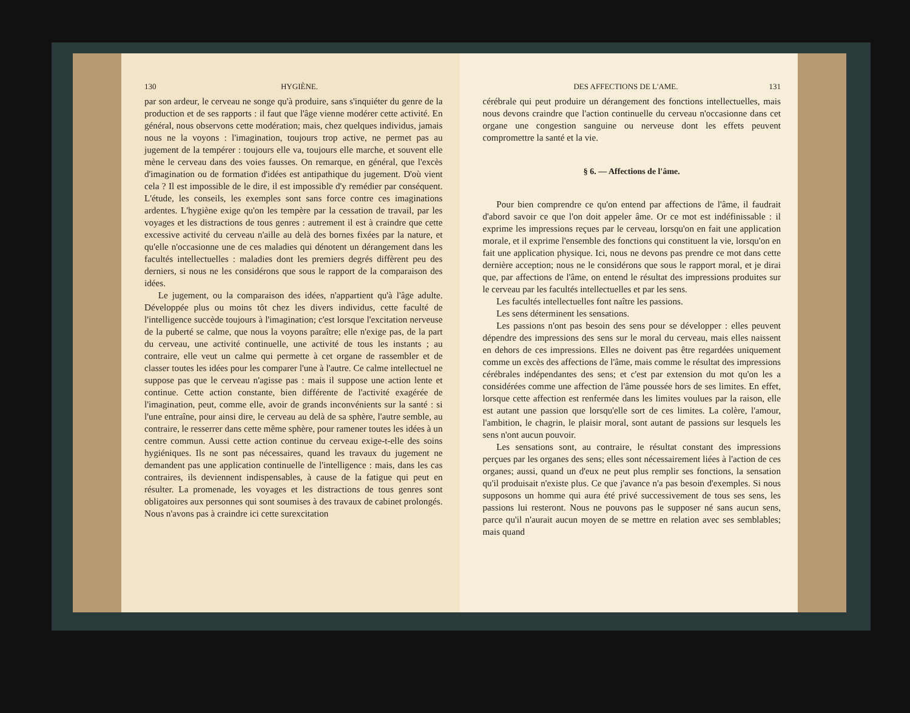130 HYGIÈNE.
par son ardeur, le cerveau ne songe qu'à produire, sans s'inquiéter du genre de la production et de ses rapports : il faut que l'âge vienne modérer cette activité. En général, nous observons cette modération; mais, chez quelques individus, jamais nous ne la voyons : l'imagination, toujours trop active, ne permet pas au jugement de la tempérer : toujours elle va, toujours elle marche, et souvent elle mène le cerveau dans des voies fausses. On remarque, en général, que l'excès d'imagination ou de formation d'idées est antipathique du jugement. D'où vient cela ? Il est impossible de le dire, il est impossible d'y remédier par conséquent. L'étude, les conseils, les exemples sont sans force contre ces imaginations ardentes. L'hygiène exige qu'on les tempère par la cessation de travail, par les voyages et les distractions de tous genres : autrement il est à craindre que cette excessive activité du cerveau n'aille au delà des bornes fixées par la nature, et qu'elle n'occasionne une de ces maladies qui dénotent un dérangement dans les facultés intellectuelles : maladies dont les premiers degrés diffèrent peu des derniers, si nous ne les considérons que sous le rapport de la comparaison des idées.
Le jugement, ou la comparaison des idées, n'appartient qu'à l'âge adulte. Développée plus ou moins tôt chez les divers individus, cette faculté de l'intelligence succède toujours à l'imagination; c'est lorsque l'excitation nerveuse de la puberté se calme, que nous la voyons paraître; elle n'exige pas, de la part du cerveau, une activité continuelle, une activité de tous les instants ; au contraire, elle veut un calme qui permette à cet organe de rassembler et de classer toutes les idées pour les comparer l'une à l'autre. Ce calme intellectuel ne suppose pas que le cerveau n'agisse pas : mais il suppose une action lente et continue. Cette action constante, bien différente de l'activité exagérée de l'imagination, peut, comme elle, avoir de grands inconvénients sur la santé : si l'une entraîne, pour ainsi dire, le cerveau au delà de sa sphère, l'autre semble, au contraire, le resserrer dans cette même sphère, pour ramener toutes les idées à un centre commun. Aussi cette action continue du cerveau exige-t-elle des soins hygiéniques. Ils ne sont pas nécessaires, quand les travaux du jugement ne demandent pas une application continuelle de l'intelligence : mais, dans les cas contraires, ils deviennent indispensables, à cause de la fatigue qui peut en résulter. La promenade, les voyages et les distractions de tous genres sont obligatoires aux personnes qui sont soumises à des travaux de cabinet prolongés. Nous n'avons pas à craindre ici cette surexcitation
DES AFFECTIONS DE L'AME. 131
cérébrale qui peut produire un dérangement des fonctions intellectuelles, mais nous devons craindre que l'action continuelle du cerveau n'occasionne dans cet organe une congestion sanguine ou nerveuse dont les effets peuvent compromettre la santé et la vie.
§ 6. — Affections de l'âme.
Pour bien comprendre ce qu'on entend par affections de l'âme, il faudrait d'abord savoir ce que l'on doit appeler âme. Or ce mot est indéfinissable : il exprime les impressions reçues par le cerveau, lorsqu'on en fait une application morale, et il exprime l'ensemble des fonctions qui constituent la vie, lorsqu'on en fait une application physique. Ici, nous ne devons pas prendre ce mot dans cette dernière acception; nous ne le considérons que sous le rapport moral, et je dirai que, par affections de l'âme, on entend le résultat des impressions produites sur le cerveau par les facultés intellectuelles et par les sens.
Les facultés intellectuelles font naître les passions.
Les sens déterminent les sensations.
Les passions n'ont pas besoin des sens pour se développer : elles peuvent dépendre des impressions des sens sur le moral du cerveau, mais elles naissent en dehors de ces impressions. Elles ne doivent pas être regardées uniquement comme un excès des affections de l'âme, mais comme le résultat des impressions cérébrales indépendantes des sens; et c'est par extension du mot qu'on les a considérées comme une affection de l'âme poussée hors de ses limites. En effet, lorsque cette affection est renfermée dans les limites voulues par la raison, elle est autant une passion que lorsqu'elle sort de ces limites. La colère, l'amour, l'ambition, le chagrin, le plaisir moral, sont autant de passions sur lesquels les sens n'ont aucun pouvoir.
Les sensations sont, au contraire, le résultat constant des impressions perçues par les organes des sens; elles sont nécessairement liées à l'action de ces organes; aussi, quand un d'eux ne peut plus remplir ses fonctions, la sensation qu'il produisait n'existe plus. Ce que j'avance n'a pas besoin d'exemples. Si nous supposons un homme qui aura été privé successivement de tous ses sens, les passions lui resteront. Nous ne pouvons pas le supposer né sans aucun sens, parce qu'il n'aurait aucun moyen de se mettre en relation avec ses semblables; mais quand